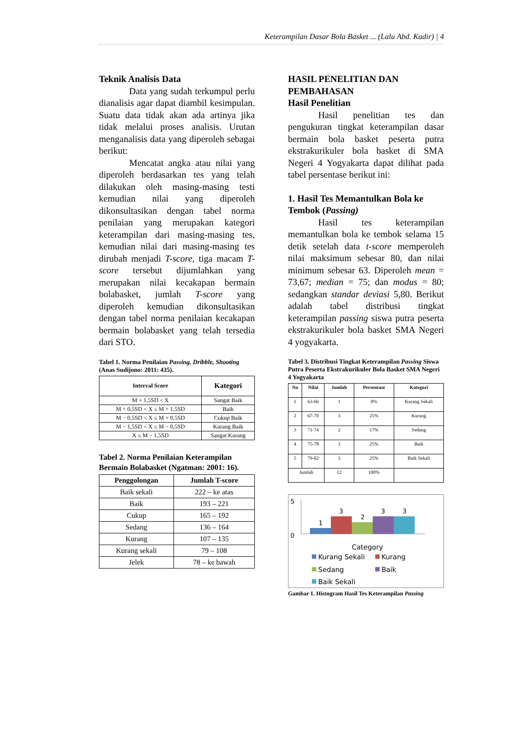Keterampilan Dasar Bola Basket ... (Lalu Abd. Kadir) | 4
Teknik Analisis Data
Data yang sudah terkumpul perlu dianalisis agar dapat diambil kesimpulan. Suatu data tidak akan ada artinya jika tidak melalui proses analisis. Urutan menganalisis data yang diperoleh sebagai berikut:
Mencatat angka atau nilai yang diperoleh berdasarkan tes yang telah dilakukan oleh masing-masing testi kemudian nilai yang diperoleh dikonsultasikan dengan tabel norma penilaian yang merupakan kategori keterampilan dari masing-masing tes, kemudian nilai dari masing-masing tes dirubah menjadi T-score, tiga macam T-score tersebut dijumlahkan yang merupakan nilai kecakapan bermain bolabasket, jumlah T-score yang diperoleh kemudian dikonsultasikan dengan tabel norma penilaian kecakapan bermain bolabasket yang telah tersedia dari STO.
Tabel 1. Norma Penilaian Passing, Dribble, Shooting (Anas Sudijono: 2011: 435).
| Interval Score | Kategori |
| --- | --- |
| M + 1,5SD < X | Sangat Baik |
| M + 0,5SD < X ≤ M + 1,5SD | Baik |
| M − 0,5SD < X ≤ M + 0,5SD | Cukup Baik |
| M − 1,5SD < X ≤ M − 0,5SD | Kurang Baik |
| X ≤ M − 1,5SD | Sangat Kurang |
Tabel 2. Norma Penilaian Keterampilan Bermain Bolabasket (Ngatman: 2001: 16).
| Penggolongan | Jumlah T-score |
| --- | --- |
| Baik sekali | 222 – ke atas |
| Baik | 193 – 221 |
| Cukup | 165 – 192 |
| Sedang | 136 – 164 |
| Kurang | 107 – 135 |
| Kurang sekali | 79 – 108 |
| Jelek | 78 – ke bawah |
HASIL PENELITIAN DAN PEMBAHASAN
Hasil Penelitian
Hasil penelitian tes dan pengukuran tingkat keterampilan dasar bermain bola basket peserta putra ekstrakurikuler bola basket di SMA Negeri 4 Yogyakarta dapat dilihat pada tabel persentase berikut ini:
1. Hasil Tes Memantulkan Bola ke Tembok (Passing)
Hasil tes keterampilan memantulkan bola ke tembok selama 15 detik setelah data t-score memperoleh nilai maksimum sebesar 80, dan nilai minimum sebesar 63. Diperoleh mean = 73,67; median = 75; dan modus = 80; sedangkan standar deviasi 5,80. Berikut adalah tabel distribusi tingkat keterampilan passing siswa putra peserta ekstrakurikuler bola basket SMA Negeri 4 yogyakarta.
Tabel 3. Distribusi Tingkat Keterampilan Passing Siswa Putra Peserta Ekstrakurikuler Bola Basket SMA Negeri 4 Yogyakarta
| No | Nilai | Jumlah | Persentase | Kategori |
| --- | --- | --- | --- | --- |
| 1 | 63-66 | 1 | 8% | Kurang Sekali |
| 2 | 67-70 | 3 | 25% | Kurang |
| 3 | 71-74 | 2 | 17% | Sedang |
| 4 | 75-78 | 3 | 25% | Baik |
| 5 | 79-82 | 3 | 25% | Baik Sekali |
| Jumlah | | 12 | 100% | |
5
0
1
3
2
3
3
Category
Kurang Sekali
Kurang
Sedang
Baik
Baik Sekali
Gambar 1. Histogram Hasil Tes Keterampilan Passing